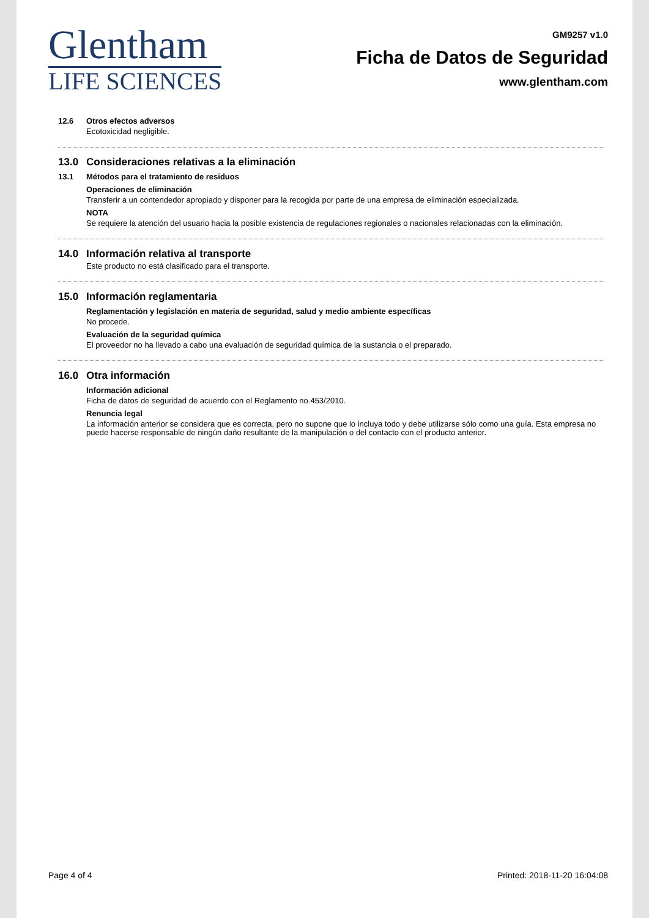Glentham
LIFE SCIENCES
GM9257 v1.0
Ficha de Datos de Seguridad
www.glentham.com
12.6 Otros efectos adversos
Ecotoxicidad negligible.
13.0 Consideraciones relativas a la eliminación
13.1 Métodos para el tratamiento de residuos
Operaciones de eliminación
Transferir a un contendedor apropiado y disponer para la recogida por parte de una empresa de eliminación especializada.
NOTA
Se requiere la atención del usuario hacia la posible existencia de regulaciones regionales o nacionales relacionadas con la eliminación.
14.0 Información relativa al transporte
Este producto no está clasificado para el transporte.
15.0 Información reglamentaria
Reglamentación y legislación en materia de seguridad, salud y medio ambiente específicas
No procede.
Evaluación de la seguridad química
El proveedor no ha llevado a cabo una evaluación de seguridad química de la sustancia o el preparado.
16.0 Otra información
Información adicional
Ficha de datos de seguridad de acuerdo con el Reglamento no.453/2010.
Renuncia legal
La información anterior se considera que es correcta, pero no supone que lo incluya todo y debe utilizarse sólo como una guía. Esta empresa no puede hacerse responsable de ningún daño resultante de la manipulación o del contacto con el producto anterior.
Page 4 of 4 Printed: 2018-11-20 16:04:08